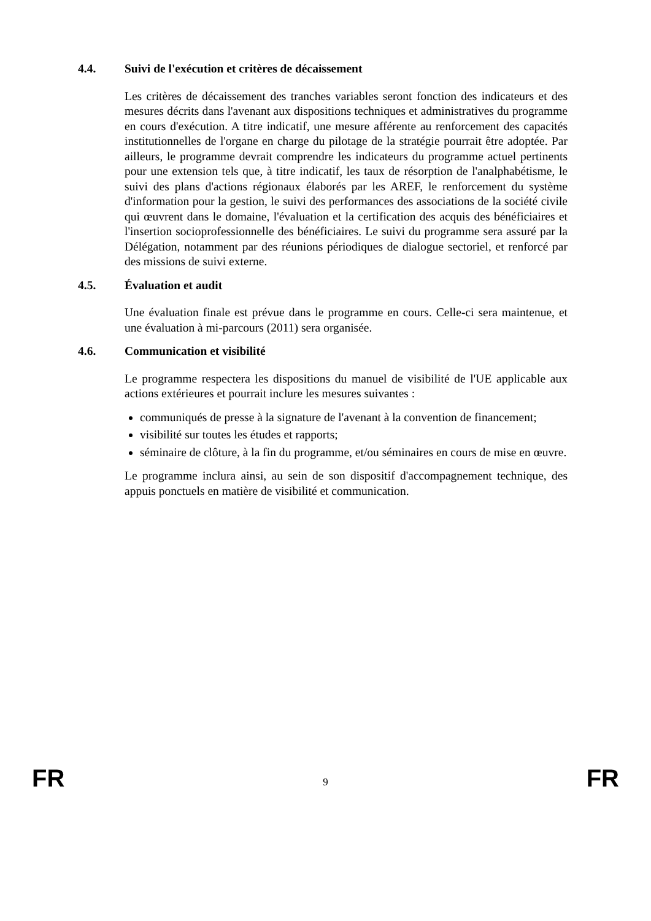4.4. Suivi de l'exécution et critères de décaissement
Les critères de décaissement des tranches variables seront fonction des indicateurs et des mesures décrits dans l'avenant aux dispositions techniques et administratives du programme en cours d'exécution. A titre indicatif, une mesure afférente au renforcement des capacités institutionnelles de l'organe en charge du pilotage de la stratégie pourrait être adoptée. Par ailleurs, le programme devrait comprendre les indicateurs du programme actuel pertinents pour une extension tels que, à titre indicatif, les taux de résorption de l'analphabétisme, le suivi des plans d'actions régionaux élaborés par les AREF, le renforcement du système d'information pour la gestion, le suivi des performances des associations de la société civile qui œuvrent dans le domaine, l'évaluation et la certification des acquis des bénéficiaires et l'insertion socioprofessionnelle des bénéficiaires. Le suivi du programme sera assuré par la Délégation, notamment par des réunions périodiques de dialogue sectoriel, et renforcé par des missions de suivi externe.
4.5. Évaluation et audit
Une évaluation finale est prévue dans le programme en cours. Celle-ci sera maintenue, et une évaluation à mi-parcours (2011) sera organisée.
4.6. Communication et visibilité
Le programme respectera les dispositions du manuel de visibilité de l'UE applicable aux actions extérieures et pourrait inclure les mesures suivantes :
communiqués de presse à la signature de l'avenant à la convention de financement;
visibilité sur toutes les études et rapports;
séminaire de clôture, à la fin du programme, et/ou séminaires en cours de mise en œuvre.
Le programme inclura ainsi, au sein de son dispositif d'accompagnement technique, des appuis ponctuels en matière de visibilité et communication.
FR 9 FR